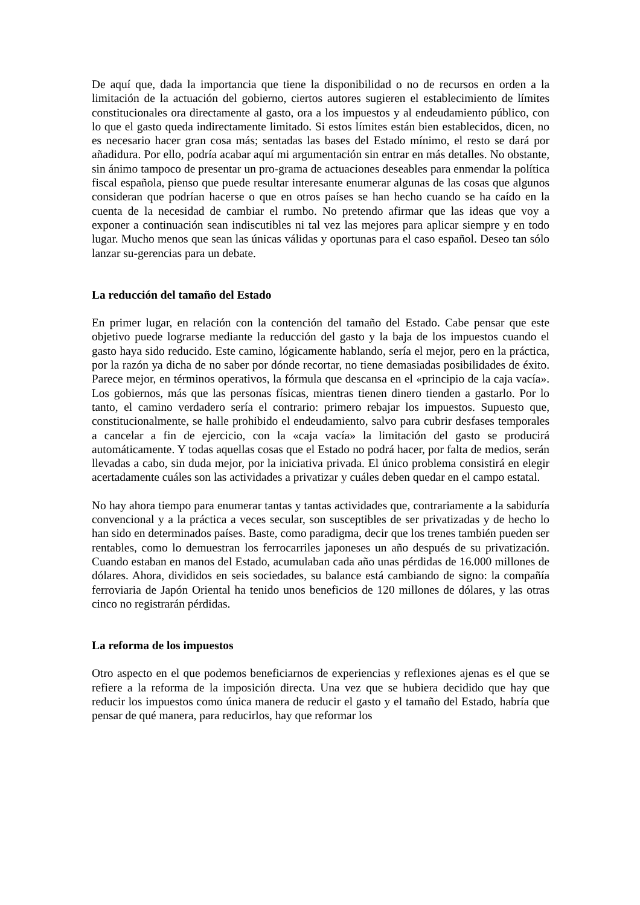De aquí que, dada la importancia que tiene la disponibilidad o no de recursos en orden a la limitación de la actuación del gobierno, ciertos autores sugieren el establecimiento de límites constitucionales ora directamente al gasto, ora a los impuestos y al endeudamiento público, con lo que el gasto queda indirectamente limitado. Si estos límites están bien establecidos, dicen, no es necesario hacer gran cosa más; sentadas las bases del Estado mínimo, el resto se dará por añadidura. Por ello, podría acabar aquí mi argumentación sin entrar en más detalles. No obstante, sin ánimo tampoco de presentar un pro-grama de actuaciones deseables para enmendar la política fiscal española, pienso que puede resultar interesante enumerar algunas de las cosas que algunos consideran que podrían hacerse o que en otros países se han hecho cuando se ha caído en la cuenta de la necesidad de cambiar el rumbo. No pretendo afirmar que las ideas que voy a exponer a continuación sean indiscutibles ni tal vez las mejores para aplicar siempre y en todo lugar. Mucho menos que sean las únicas válidas y oportunas para el caso español. Deseo tan sólo lanzar su-gerencias para un debate.
La reducción del tamaño del Estado
En primer lugar, en relación con la contención del tamaño del Estado. Cabe pensar que este objetivo puede lograrse mediante la reducción del gasto y la baja de los impuestos cuando el gasto haya sido reducido. Este camino, lógicamente hablando, sería el mejor, pero en la práctica, por la razón ya dicha de no saber por dónde recortar, no tiene demasiadas posibilidades de éxito. Parece mejor, en términos operativos, la fórmula que descansa en el «principio de la caja vacía». Los gobiernos, más que las personas físicas, mientras tienen dinero tienden a gastarlo. Por lo tanto, el camino verdadero sería el contrario: primero rebajar los impuestos. Supuesto que, constitucionalmente, se halle prohibido el endeudamiento, salvo para cubrir desfases temporales a cancelar a fin de ejercicio, con la «caja vacía» la limitación del gasto se producirá automáticamente. Y todas aquellas cosas que el Estado no podrá hacer, por falta de medios, serán llevadas a cabo, sin duda mejor, por la iniciativa privada. El único problema consistirá en elegir acertadamente cuáles son las actividades a privatizar y cuáles deben quedar en el campo estatal.
No hay ahora tiempo para enumerar tantas y tantas actividades que, contrariamente a la sabiduría convencional y a la práctica a veces secular, son susceptibles de ser privatizadas y de hecho lo han sido en determinados países. Baste, como paradigma, decir que los trenes también pueden ser rentables, como lo demuestran los ferrocarriles japoneses un año después de su privatización. Cuando estaban en manos del Estado, acumulaban cada año unas pérdidas de 16.000 millones de dólares. Ahora, divididos en seis sociedades, su balance está cambiando de signo: la compañía ferroviaria de Japón Oriental ha tenido unos beneficios de 120 millones de dólares, y las otras cinco no registrarán pérdidas.
La reforma de los impuestos
Otro aspecto en el que podemos beneficiarnos de experiencias y reflexiones ajenas es el que se refiere a la reforma de la imposición directa. Una vez que se hubiera decidido que hay que reducir los impuestos como única manera de reducir el gasto y el tamaño del Estado, habría que pensar de qué manera, para reducirlos, hay que reformar los